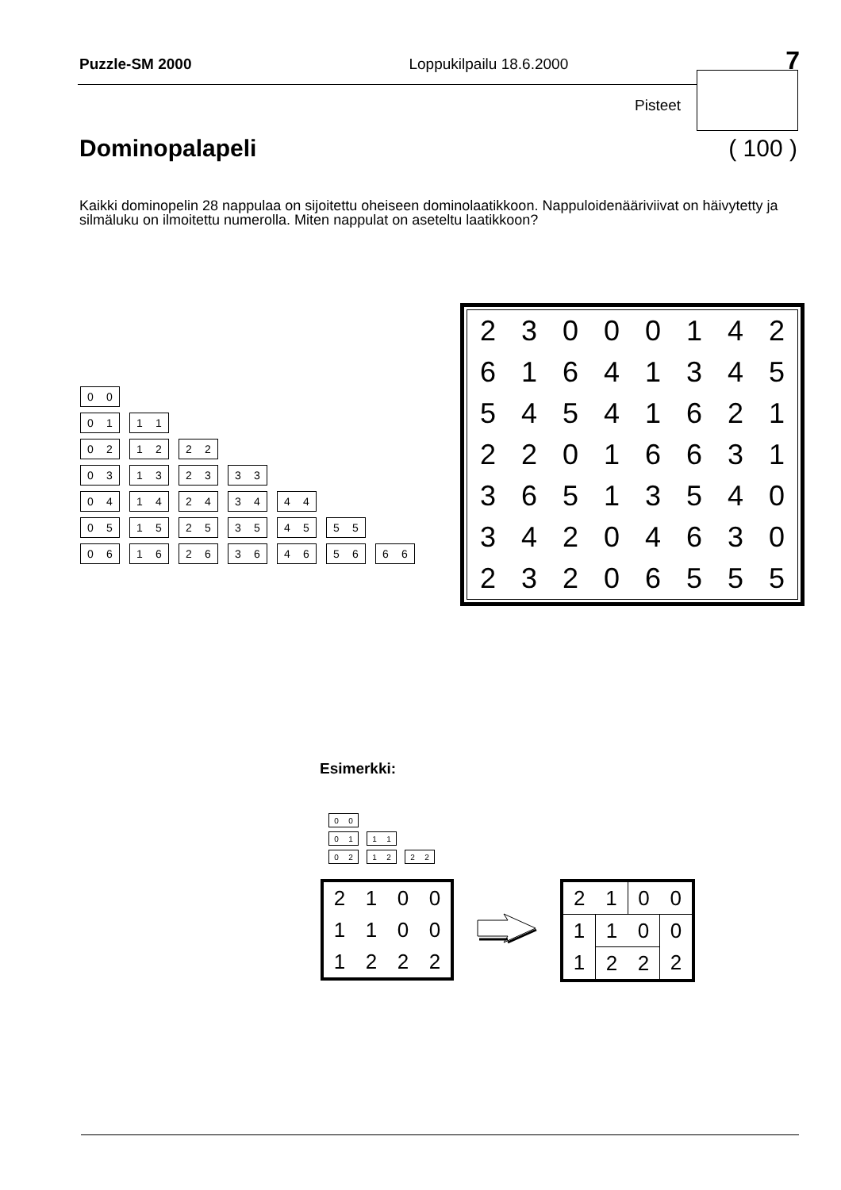Puzzle-SM 2000 Loppukilpailu 18.6.2000 7
Pisteet
Dominopalapeli ( 100 )
Kaikki dominopelin 28 nappulaa on sijoitettu oheiseen dominolaatikkoon. Nappuloidenääriviivat on häivytetty ja silmäluku on ilmoitettu numerolla. Miten nappulat on aseteltu laatikkoon?
0 0
0 1 1 1
0 2 1 2 2 2
0 3 1 3 2 3 3 3
0 4 1 4 2 4 3 4 4 4
0 5 1 5 2 5 3 5 4 5 5 5
0 6 1 6 2 6 3 6 4 6 5 6 6 6
| 2 | 3 | 0 | 0 | 0 | 1 | 4 | 2 |
| 6 | 1 | 6 | 4 | 1 | 3 | 4 | 5 |
| 5 | 4 | 5 | 4 | 1 | 6 | 2 | 1 |
| 2 | 2 | 0 | 1 | 6 | 6 | 3 | 1 |
| 3 | 6 | 5 | 1 | 3 | 5 | 4 | 0 |
| 3 | 4 | 2 | 0 | 4 | 6 | 3 | 0 |
| 2 | 3 | 2 | 0 | 6 | 5 | 5 | 5 |
Esimerkki:
0 0
0 1 1 1
0 2 1 2 2 2
| 2 | 1 | 0 | 0 |
| 1 | 1 | 0 | 0 |
| 1 | 2 | 2 | 2 |
| 2 | 1 | 0 | 0 |
| 1 | 1 | 0 | 0 |
| 1 | 2 | 2 | 2 |